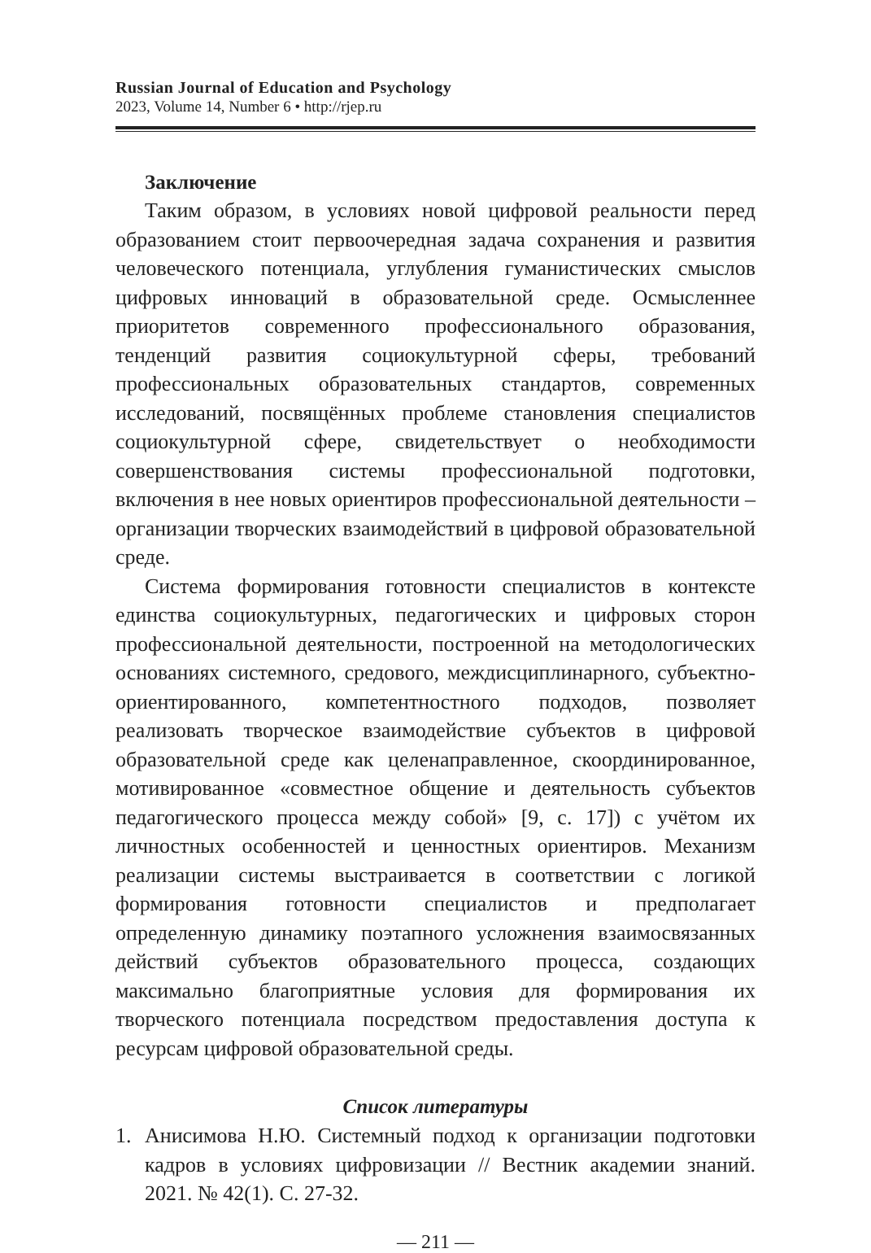Russian Journal of Education and Psychology
2023, Volume 14, Number 6 • http://rjep.ru
Заключение
Таким образом, в условиях новой цифровой реальности перед образованием стоит первоочередная задача сохранения и развития человеческого потенциала, углубления гуманистических смыслов цифровых инноваций в образовательной среде. Осмысленнее приоритетов современного профессионального образования, тенденций развития социокультурной сферы, требований профессиональных образовательных стандартов, современных исследований, посвящённых проблеме становления специалистов социокультурной сфере, свидетельствует о необходимости совершенствования системы профессиональной подготовки, включения в нее новых ориентиров профессиональной деятельности – организации творческих взаимодействий в цифровой образовательной среде.
Система формирования готовности специалистов в контексте единства социокультурных, педагогических и цифровых сторон профессиональной деятельности, построенной на методологических основаниях системного, средового, междисциплинарного, субъектно-ориентированного, компетентностного подходов, позволяет реализовать творческое взаимодействие субъектов в цифровой образовательной среде как целенаправленное, скоординированное, мотивированное «совместное общение и деятельность субъектов педагогического процесса между собой» [9, с. 17]) с учётом их личностных особенностей и ценностных ориентиров. Механизм реализации системы выстраивается в соответствии с логикой формирования готовности специалистов и предполагает определенную динамику поэтапного усложнения взаимосвязанных действий субъектов образовательного процесса, создающих максимально благоприятные условия для формирования их творческого потенциала посредством предоставления доступа к ресурсам цифровой образовательной среды.
Список литературы
1. Анисимова Н.Ю. Системный подход к организации подготовки кадров в условиях цифровизации // Вестник академии знаний. 2021. № 42(1). С. 27-32.
— 211 —